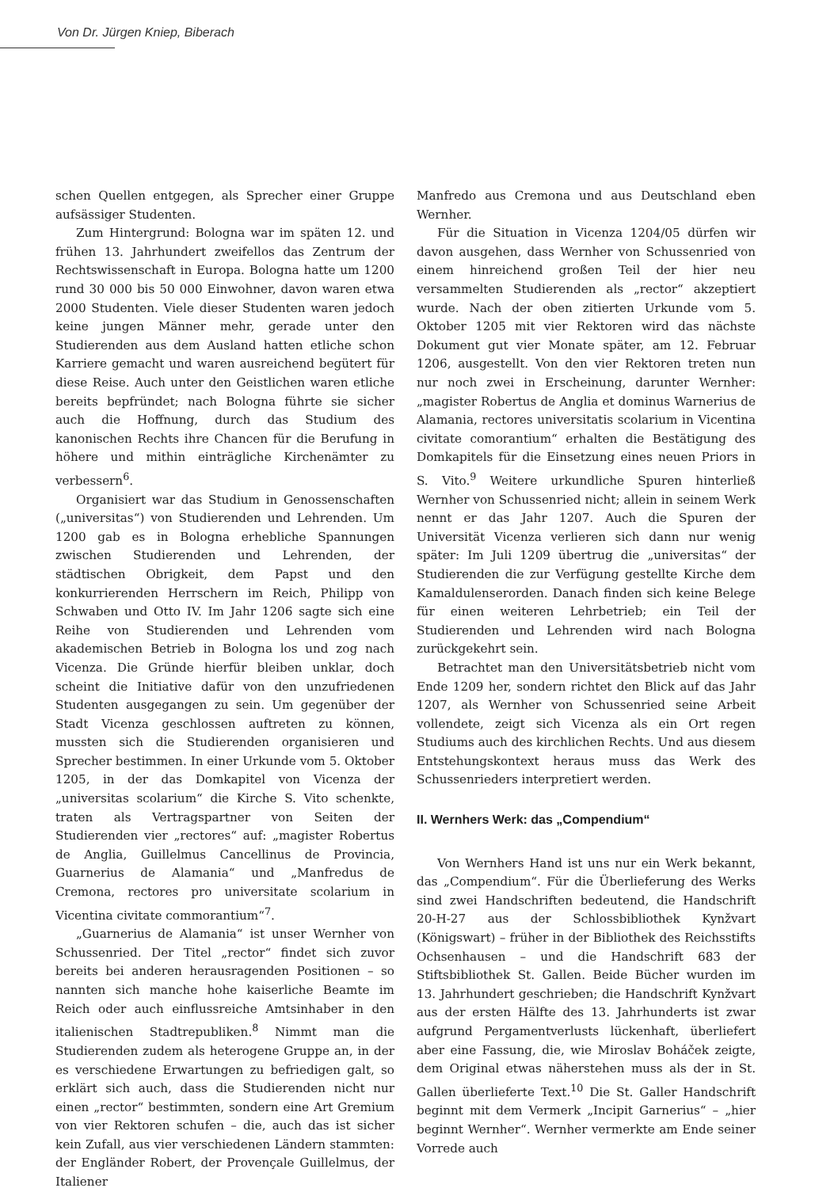Von Dr. Jürgen Kniep, Biberach
schen Quellen entgegen, als Sprecher einer Gruppe aufsässiger Studenten.
Zum Hintergrund: Bologna war im späten 12. und frühen 13. Jahrhundert zweifellos das Zentrum der Rechtswissenschaft in Europa. Bologna hatte um 1200 rund 30 000 bis 50 000 Einwohner, davon waren etwa 2000 Studenten. Viele dieser Studenten waren jedoch keine jungen Männer mehr, gerade unter den Studierenden aus dem Ausland hatten etliche schon Karriere gemacht und waren ausreichend begütert für diese Reise. Auch unter den Geistlichen waren etliche bereits bepfründet; nach Bologna führte sie sicher auch die Hoffnung, durch das Studium des kanonischen Rechts ihre Chancen für die Berufung in höhere und mithin einträgliche Kirchenämter zu verbessern<sup>6</sup>.
Organisiert war das Studium in Genossenschaften („universitas“) von Studierenden und Lehrenden. Um 1200 gab es in Bologna erhebliche Spannungen zwischen Studierenden und Lehrenden, der städtischen Obrigkeit, dem Papst und den konkurrierenden Herrschern im Reich, Philipp von Schwaben und Otto IV. Im Jahr 1206 sagte sich eine Reihe von Studierenden und Lehrenden vom akademischen Betrieb in Bologna los und zog nach Vicenza. Die Gründe hierfür bleiben unklar, doch scheint die Initiative dafür von den unzufriedenen Studenten ausgegangen zu sein. Um gegenüber der Stadt Vicenza geschlossen auftreten zu können, mussten sich die Studierenden organisieren und Sprecher bestimmen. In einer Urkunde vom 5. Oktober 1205, in der das Domkapitel von Vicenza der „universitas scolarium“ die Kirche S. Vito schenkte, traten als Vertragspartner von Seiten der Studierenden vier „rectores“ auf: „magister Robertus de Anglia, Guillelmus Cancellinus de Provincia, Guarnerius de Alamania“ und „Manfredus de Cremona, rectores pro universitate scolarium in Vicentina civitate commorantium“<sup>7</sup>.
„Guarnerius de Alamania“ ist unser Wernher von Schussenried. Der Titel „rector“ findet sich zuvor bereits bei anderen herausragenden Positionen – so nannten sich manche hohe kaiserliche Beamte im Reich oder auch einflussreiche Amtsinhaber in den italienischen Stadtrepubliken.<sup>8</sup> Nimmt man die Studierenden zudem als heterogene Gruppe an, in der es verschiedene Erwartungen zu befriedigen galt, so erklärt sich auch, dass die Studierenden nicht nur einen „rector“ bestimmten, sondern eine Art Gremium von vier Rektoren schufen – die, auch das ist sicher kein Zufall, aus vier verschiedenen Ländern stammten: der Engländer Robert, der Provençale Guillelmus, der Italiener
Manfredo aus Cremona und aus Deutschland eben Wernher.
Für die Situation in Vicenza 1204/05 dürfen wir davon ausgehen, dass Wernher von Schussenried von einem hinreichend großen Teil der hier neu versammelten Studierenden als „rector“ akzeptiert wurde. Nach der oben zitierten Urkunde vom 5. Oktober 1205 mit vier Rektoren wird das nächste Dokument gut vier Monate später, am 12. Februar 1206, ausgestellt. Von den vier Rektoren treten nun nur noch zwei in Erscheinung, darunter Wernher: „magister Robertus de Anglia et dominus Warnerius de Alamania, rectores universitatis scolarium in Vicentina civitate comorantium“ erhalten die Bestätigung des Domkapitels für die Einsetzung eines neuen Priors in S. Vito.<sup>9</sup> Weitere urkundliche Spuren hinterließ Wernher von Schussenried nicht; allein in seinem Werk nennt er das Jahr 1207. Auch die Spuren der Universität Vicenza verlieren sich dann nur wenig später: Im Juli 1209 übertrug die „universitas“ der Studierenden die zur Verfügung gestellte Kirche dem Kamaldulenserorden. Danach finden sich keine Belege für einen weiteren Lehrbetrieb; ein Teil der Studierenden und Lehrenden wird nach Bologna zurückgekehrt sein.
Betrachtet man den Universitätsbetrieb nicht vom Ende 1209 her, sondern richtet den Blick auf das Jahr 1207, als Wernher von Schussenried seine Arbeit vollendete, zeigt sich Vicenza als ein Ort regen Studiums auch des kirchlichen Rechts. Und aus diesem Entstehungskontext heraus muss das Werk des Schussenrieders interpretiert werden.
II. Wernhers Werk: das „Compendium“
Von Wernhers Hand ist uns nur ein Werk bekannt, das „Compendium“. Für die Überlieferung des Werks sind zwei Handschriften bedeutend, die Handschrift 20-H-27 aus der Schlossbibliothek Kynžvart (Königswart) – früher in der Bibliothek des Reichsstifts Ochsenhausen – und die Handschrift 683 der Stiftsbibliothek St. Gallen. Beide Bücher wurden im 13. Jahrhundert geschrieben; die Handschrift Kynžvart aus der ersten Hälfte des 13. Jahrhunderts ist zwar aufgrund Pergamentverlusts lückenhaft, überliefert aber eine Fassung, die, wie Miroslav Boháček zeigte, dem Original etwas näherstehen muss als der in St. Gallen überlieferte Text.<sup>10</sup> Die St. Galler Handschrift beginnt mit dem Vermerk „Incipit Garnerius“ – „hier beginnt Wernher“. Wernher vermerkte am Ende seiner Vorrede auch